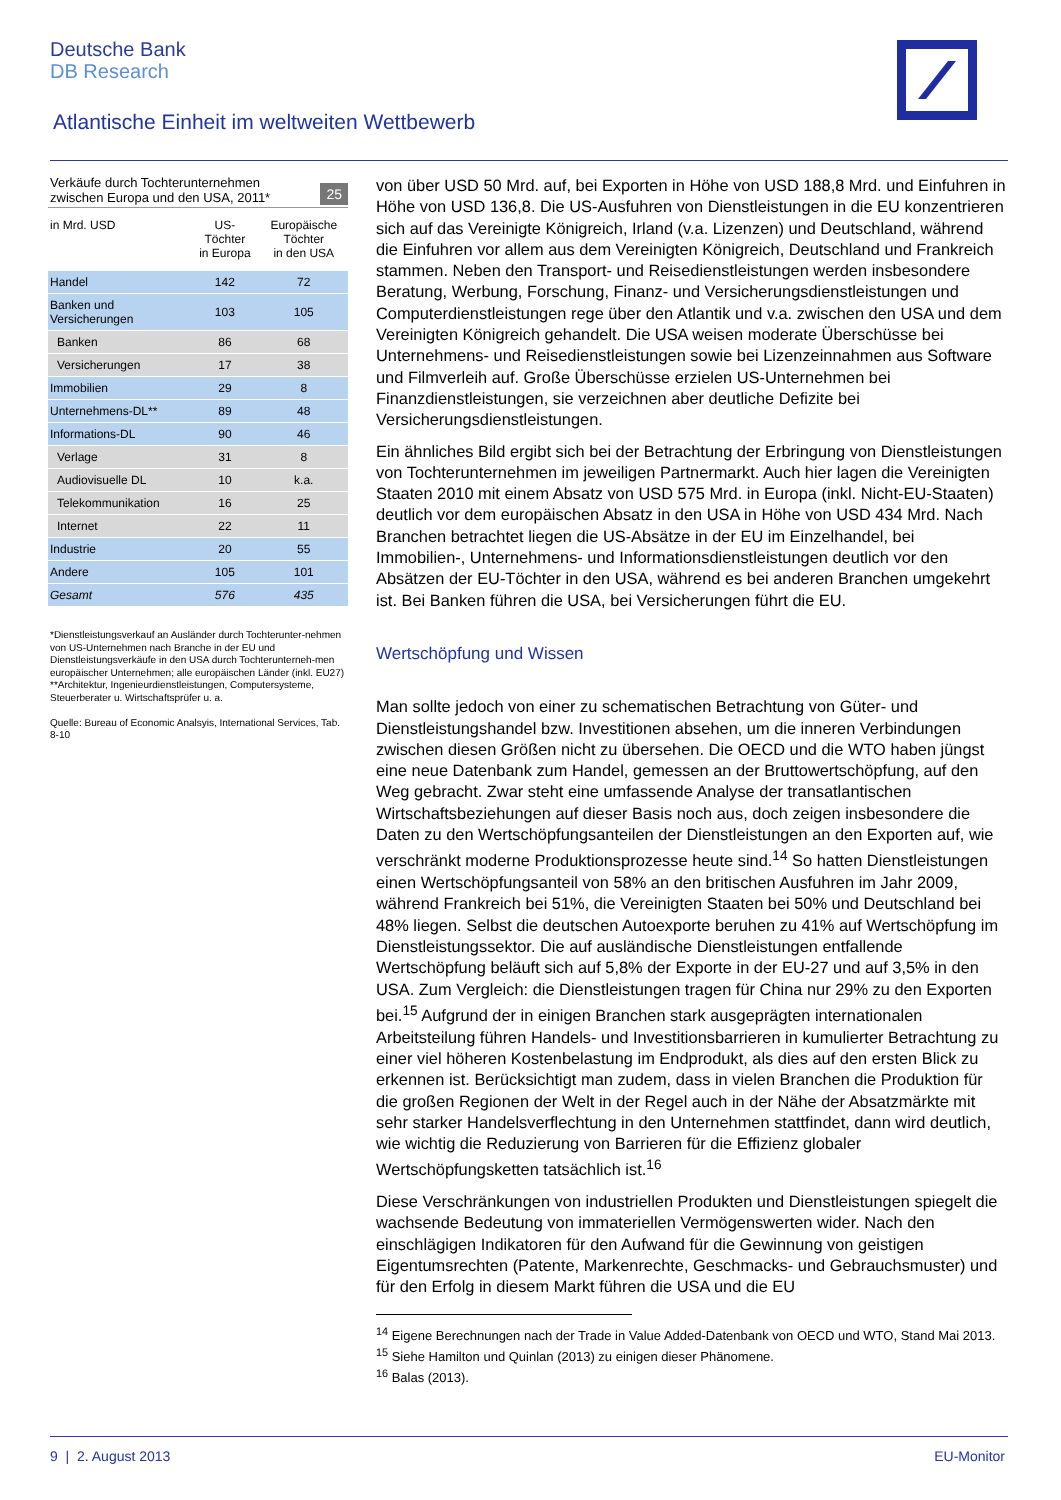Deutsche Bank
DB Research
Atlantische Einheit im weltweiten Wettbewerb
Verkäufe durch Tochterunternehmen
zwischen Europa und den USA, 2011* 25
| in Mrd. USD | US- Töchter in Europa | Europäische Töchter in den USA |
| --- | --- | --- |
| Handel | 142 | 72 |
| Banken und Versicherungen | 103 | 105 |
| Banken | 86 | 68 |
| Versicherungen | 17 | 38 |
| Immobilien | 29 | 8 |
| Unternehmens-DL** | 89 | 48 |
| Informations-DL | 90 | 46 |
| Verlage | 31 | 8 |
| Audiovisuelle DL | 10 | k.a. |
| Telekommunikation | 16 | 25 |
| Internet | 22 | 11 |
| Industrie | 20 | 55 |
| Andere | 105 | 101 |
| Gesamt | 576 | 435 |
*Dienstleistungsverkauf an Ausländer durch Tochterunter-nehmen von US-Unternehmen nach Branche in der EU und Dienstleistungsverkäufe in den USA durch Tochterunterneh-men europäischer Unternehmen; alle europäischen Länder (inkl. EU27)
**Architektur, Ingenieurdienstleistungen, Computersysteme, Steuerberater u. Wirtschaftsprüfer u. a.
Quelle: Bureau of Economic Analsyis, International Services, Tab. 8-10
von über USD 50 Mrd. auf, bei Exporten in Höhe von USD 188,8 Mrd. und Einfuhren in Höhe von USD 136,8. Die US-Ausfuhren von Dienstleistungen in die EU konzentrieren sich auf das Vereinigte Königreich, Irland (v.a. Lizenzen) und Deutschland, während die Einfuhren vor allem aus dem Vereinigten Königreich, Deutschland und Frankreich stammen. Neben den Transport- und Reisedienstleistungen werden insbesondere Beratung, Werbung, Forschung, Finanz- und Versicherungsdienstleistungen und Computerdienstleistungen rege über den Atlantik und v.a. zwischen den USA und dem Vereinigten Königreich gehandelt. Die USA weisen moderate Überschüsse bei Unternehmens- und Reisedienstleistungen sowie bei Lizenzeinnahmen aus Software und Filmverleih auf. Große Überschüsse erzielen US-Unternehmen bei Finanzdienstleistungen, sie verzeichnen aber deutliche Defizite bei Versicherungsdienstleistungen.
Ein ähnliches Bild ergibt sich bei der Betrachtung der Erbringung von Dienstleistungen von Tochterunternehmen im jeweiligen Partnermarkt. Auch hier lagen die Vereinigten Staaten 2010 mit einem Absatz von USD 575 Mrd. in Europa (inkl. Nicht-EU-Staaten) deutlich vor dem europäischen Absatz in den USA in Höhe von USD 434 Mrd. Nach Branchen betrachtet liegen die US-Absätze in der EU im Einzelhandel, bei Immobilien-, Unternehmens- und Informationsdienstleistungen deutlich vor den Absätzen der EU-Töchter in den USA, während es bei anderen Branchen umgekehrt ist. Bei Banken führen die USA, bei Versicherungen führt die EU.
Wertschöpfung und Wissen
Man sollte jedoch von einer zu schematischen Betrachtung von Güter- und Dienstleistungshandel bzw. Investitionen absehen, um die inneren Verbindungen zwischen diesen Größen nicht zu übersehen. Die OECD und die WTO haben jüngst eine neue Datenbank zum Handel, gemessen an der Bruttowertschöpfung, auf den Weg gebracht. Zwar steht eine umfassende Analyse der transatlantischen Wirtschaftsbeziehungen auf dieser Basis noch aus, doch zeigen insbesondere die Daten zu den Wertschöpfungsanteilen der Dienstleistungen an den Exporten auf, wie verschränkt moderne Produktionsprozesse heute sind.<sup>14</sup> So hatten Dienstleistungen einen Wertschöpfungsanteil von 58% an den britischen Ausfuhren im Jahr 2009, während Frankreich bei 51%, die Vereinigten Staaten bei 50% und Deutschland bei 48% liegen. Selbst die deutschen Autoexporte beruhen zu 41% auf Wertschöpfung im Dienstleistungssektor. Die auf ausländische Dienstleistungen entfallende Wertschöpfung beläuft sich auf 5,8% der Exporte in der EU-27 und auf 3,5% in den USA. Zum Vergleich: die Dienstleistungen tragen für China nur 29% zu den Exporten bei.<sup>15</sup> Aufgrund der in einigen Branchen stark ausgeprägten internationalen Arbeitsteilung führen Handels- und Investitionsbarrieren in kumulierter Betrachtung zu einer viel höheren Kostenbelastung im Endprodukt, als dies auf den ersten Blick zu erkennen ist. Berücksichtigt man zudem, dass in vielen Branchen die Produktion für die großen Regionen der Welt in der Regel auch in der Nähe der Absatzmärkte mit sehr starker Handelsverflechtung in den Unternehmen stattfindet, dann wird deutlich, wie wichtig die Reduzierung von Barrieren für die Effizienz globaler Wertschöpfungsketten tatsächlich ist.<sup>16</sup>
Diese Verschränkungen von industriellen Produkten und Dienstleistungen spiegelt die wachsende Bedeutung von immateriellen Vermögenswerten wider. Nach den einschlägigen Indikatoren für den Aufwand für die Gewinnung von geistigen Eigentumsrechten (Patente, Markenrechte, Geschmacks- und Gebrauchsmuster) und für den Erfolg in diesem Markt führen die USA und die EU
<sup>14</sup> Eigene Berechnungen nach der Trade in Value Added-Datenbank von OECD und WTO, Stand Mai 2013.
<sup>15</sup> Siehe Hamilton und Quinlan (2013) zu einigen dieser Phänomene.
<sup>16</sup> Balas (2013).
9 | 2. August 2013 EU-Monitor